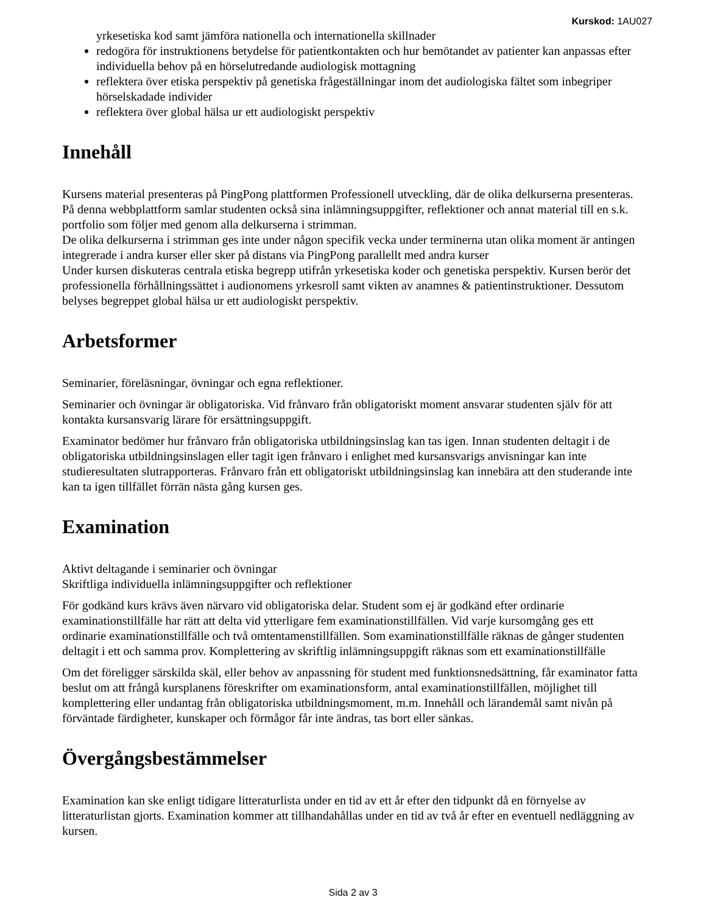Kurskod: 1AU027
yrkesetiska kod samt jämföra nationella och internationella skillnader
redogöra för instruktionens betydelse för patientkontakten och hur bemötandet av patienter kan anpassas efter individuella behov på en hörselutredande audiologisk mottagning
reflektera över etiska perspektiv på genetiska frågeställningar inom det audiologiska fältet som inbegriper hörselskadade individer
reflektera över global hälsa ur ett audiologiskt perspektiv
Innehåll
Kursens material presenteras på PingPong plattformen Professionell utveckling, där de olika delkurserna presenteras.
På denna webbplattform samlar studenten också sina inlämningsuppgifter, reflektioner och annat material till en s.k. portfolio som följer med genom alla delkurserna i strimman.
De olika delkurserna i strimman ges inte under någon specifik vecka under terminerna utan olika moment är antingen integrerade i andra kurser eller sker på distans via PingPong parallellt med andra kurser
Under kursen diskuteras centrala etiska begrepp utifrån yrkesetiska koder och genetiska perspektiv. Kursen berör det professionella förhållningssättet i audionomens yrkesroll samt vikten av anamnes & patientinstruktioner. Dessutom belyses begreppet global hälsa ur ett audiologiskt perspektiv.
Arbetsformer
Seminarier, föreläsningar, övningar och egna reflektioner.
Seminarier och övningar är obligatoriska. Vid frånvaro från obligatoriskt moment ansvarar studenten själv för att kontakta kursansvarig lärare för ersättningsuppgift.
Examinator bedömer hur frånvaro från obligatoriska utbildningsinslag kan tas igen. Innan studenten deltagit i de obligatoriska utbildningsinslagen eller tagit igen frånvaro i enlighet med kursansvarigs anvisningar kan inte studieresultaten slutrapporteras. Frånvaro från ett obligatoriskt utbildningsinslag kan innebära att den studerande inte kan ta igen tillfället förrän nästa gång kursen ges.
Examination
Aktivt deltagande i seminarier och övningar
Skriftliga individuella inlämningsuppgifter och reflektioner
För godkänd kurs krävs även närvaro vid obligatoriska delar. Student som ej är godkänd efter ordinarie examinationstillfälle har rätt att delta vid ytterligare fem examinationstillfällen. Vid varje kursomgång ges ett ordinarie examinationstillfälle och två omtentamenstillfällen. Som examinationstillfälle räknas de gånger studenten deltagit i ett och samma prov. Komplettering av skriftlig inlämningsuppgift räknas som ett examinationstillfälle
Om det föreligger särskilda skäl, eller behov av anpassning för student med funktionsnedsättning, får examinator fatta beslut om att frångå kursplanens föreskrifter om examinationsform, antal examinationstillfällen, möjlighet till komplettering eller undantag från obligatoriska utbildningsmoment, m.m. Innehåll och lärandemål samt nivån på förväntade färdigheter, kunskaper och förmågor får inte ändras, tas bort eller sänkas.
Övergångsbestämmelser
Examination kan ske enligt tidigare litteraturlista under en tid av ett år efter den tidpunkt då en förnyelse av litteraturlistan gjorts. Examination kommer att tillhandahållas under en tid av två år efter en eventuell nedläggning av kursen.
Sida 2 av 3